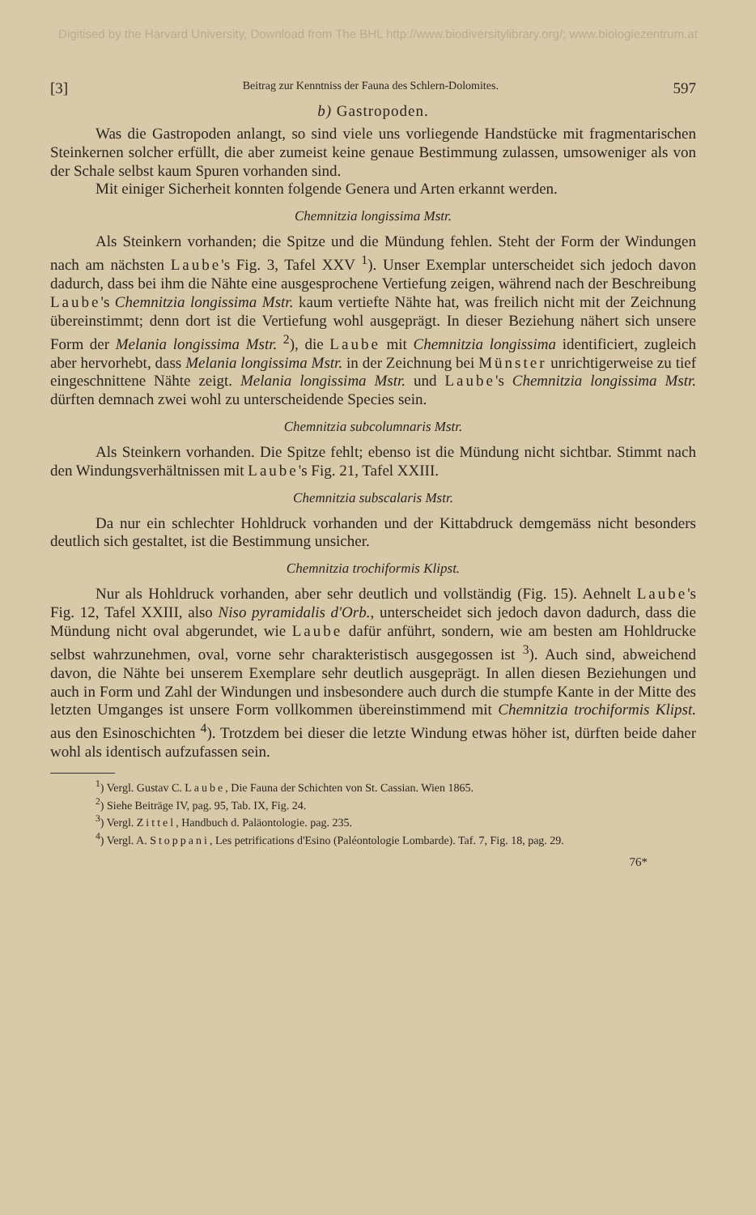Digitised by the Harvard University, Download from The BHL http://www.biodiversitylibrary.org/; www.biologiezentrum.at
[3] Beitrag zur Kenntniss der Fauna des Schlern-Dolomites. 597
b) Gastropoden.
Was die Gastropoden anlangt, so sind viele uns vorliegende Handstücke mit fragmentarischen Steinkernen solcher erfüllt, die aber zumeist keine genaue Bestimmung zulassen, umsoweniger als von der Schale selbst kaum Spuren vorhanden sind.
Mit einiger Sicherheit konnten folgende Genera und Arten erkannt werden.
Chemnitzia longissima Mstr.
Als Steinkern vorhanden; die Spitze und die Mündung fehlen. Steht der Form der Windungen nach am nächsten Laube's Fig. 3, Tafel XXV <sup>1</sup>). Unser Exemplar unterscheidet sich jedoch davon dadurch, dass bei ihm die Nähte eine ausgesprochene Vertiefung zeigen, während nach der Beschreibung Laube's Chemnitzia longissima Mstr. kaum vertiefte Nähte hat, was freilich nicht mit der Zeichnung übereinstimmt; denn dort ist die Vertiefung wohl ausgeprägt. In dieser Beziehung nähert sich unsere Form der Melania longissima Mstr. <sup>2</sup>), die Laube mit Chemnitzia longissima identificiert, zugleich aber hervorhebt, dass Melania longissima Mstr. in der Zeichnung bei Münster unrichtigerweise zu tief eingeschnittene Nähte zeigt. Melania longissima Mstr. und Laube's Chemnitzia longissima Mstr. dürften demnach zwei wohl zu unterscheidende Species sein.
Chemnitzia subcolumnaris Mstr.
Als Steinkern vorhanden. Die Spitze fehlt; ebenso ist die Mündung nicht sichtbar. Stimmt nach den Windungsverhältnissen mit Laube's Fig. 21, Tafel XXIII.
Chemnitzia subscalaris Mstr.
Da nur ein schlechter Hohldruck vorhanden und der Kittabdruck demgemäss nicht besonders deutlich sich gestaltet, ist die Bestimmung unsicher.
Chemnitzia trochiformis Klipst.
Nur als Hohldruck vorhanden, aber sehr deutlich und vollständig (Fig. 15). Aehnelt Laube's Fig. 12, Tafel XXIII, also Niso pyramidalis d'Orb., unterscheidet sich jedoch davon dadurch, dass die Mündung nicht oval abgerundet, wie Laube dafür anführt, sondern, wie am besten am Hohldrucke selbst wahrzunehmen, oval, vorne sehr charakteristisch ausgegossen ist <sup>3</sup>). Auch sind, abweichend davon, die Nähte bei unserem Exemplare sehr deutlich ausgeprägt. In allen diesen Beziehungen und auch in Form und Zahl der Windungen und insbesondere auch durch die stumpfe Kante in der Mitte des letzten Umganges ist unsere Form vollkommen übereinstimmend mit Chemnitzia trochiformis Klipst. aus den Esinoschichten <sup>4</sup>). Trotzdem bei dieser die letzte Windung etwas höher ist, dürften beide daher wohl als identisch aufzufassen sein.
<sup>1</sup>) Vergl. Gustav C. Laube, Die Fauna der Schichten von St. Cassian. Wien 1865.
<sup>2</sup>) Siehe Beiträge IV, pag. 95, Tab. IX, Fig. 24.
<sup>3</sup>) Vergl. Zittel, Handbuch d. Paläontologie. pag. 235.
<sup>4</sup>) Vergl. A. Stoppani, Les petrifications d'Esino (Paléontologie Lombarde). Taf. 7, Fig. 18, pag. 29.
76*